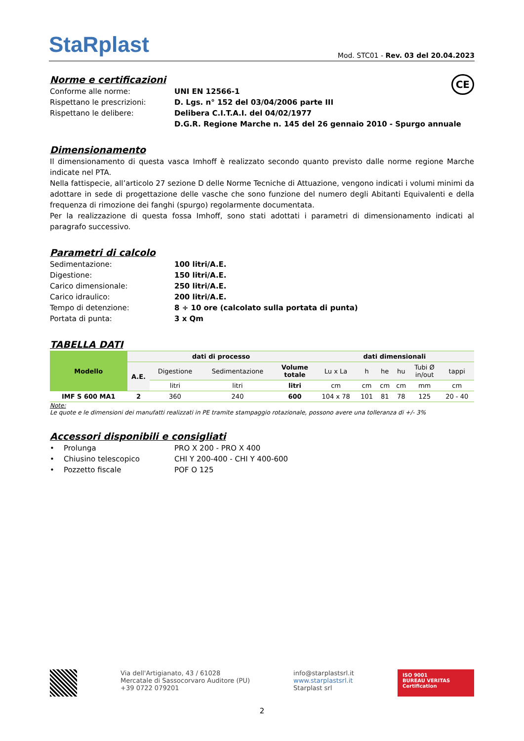StaRplast
Mod. STC01 - Rev. 03 del 20.04.2023
Norme e certificazioni CE
Conforme alle norme: UNI EN 12566-1
Rispettano le prescrizioni: D. Lgs. n° 152 del 03/04/2006 parte III
Rispettano le delibere: Delibera C.I.T.A.I. del 04/02/1977
D.G.R. Regione Marche n. 145 del 26 gennaio 2010 - Spurgo annuale
Dimensionamento
Il dimensionamento di questa vasca Imhoff è realizzato secondo quanto previsto dalle norme regione Marche indicate nel PTA.
Nella fattispecie, all’articolo 27 sezione D delle Norme Tecniche di Attuazione, vengono indicati i volumi minimi da adottare in sede di progettazione delle vasche che sono funzione del numero degli Abitanti Equivalenti e della frequenza di rimozione dei fanghi (spurgo) regolarmente documentata.
Per la realizzazione di questa fossa Imhoff, sono stati adottati i parametri di dimensionamento indicati al paragrafo successivo.
Parametri di calcolo
Sedimentazione: 100 litri/A.E.
Digestione: 150 litri/A.E.
Carico dimensionale: 250 litri/A.E.
Carico idraulico: 200 litri/A.E.
Tempo di detenzione: 8 ÷ 10 ore (calcolato sulla portata di punta)
Portata di punta: 3 x Qm
TABELLA DATI
| Modello | dati di processo | | | | dati dimensionali | | | | | |
| --- | --- | --- | --- | --- | --- | --- | --- | --- | --- | --- |
| | A.E. | Digestione | Sedimentazione | Volume totale | Lu x La | h | he | hu | Tubi Ø in/out | tappi |
| | | litri | litri | litri | cm | cm | cm | cm | mm | cm |
| IMF S 600 MA1 | 2 | 360 | 240 | 600 | 104 x 78 | 101 | 81 | 78 | 125 | 20 - 40 |
Note:
Le quote e le dimensioni dei manufatti realizzati in PE tramite stampaggio rotazionale, possono avere una tolleranza di +/- 3%
Accessori disponibili e consigliati
• Prolunga PRO X 200 - PRO X 400
• Chiusino telescopico CHI Y 200-400 - CHI Y 400-600
• Pozzetto fiscale POF O 125
Via dell'Artigianato, 43 / 61028
Mercatale di Sassocorvaro Auditore (PU)
+39 0722 079201
info@starplastsrl.it
www.starplastsrl.it
Starplast srl
ISO 9001
BUREAU VERITAS
Certification
2